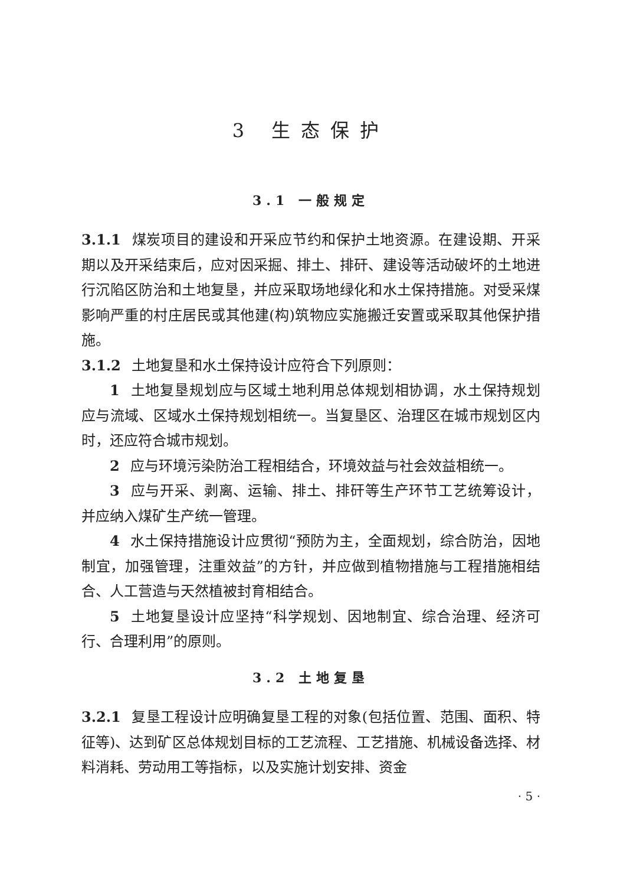3 生态保护
3.1 一般规定
3.1.1 煤炭项目的建设和开采应节约和保护土地资源。在建设期、开采期以及开采结束后，应对因采掘、排土、排矸、建设等活动破坏的土地进行沉陷区防治和土地复垦，并应采取场地绿化和水土保持措施。对受采煤影响严重的村庄居民或其他建(构)筑物应实施搬迁安置或采取其他保护措施。
3.1.2 土地复垦和水土保持设计应符合下列原则：
1 土地复垦规划应与区域土地利用总体规划相协调，水土保持规划应与流域、区域水土保持规划相统一。当复垦区、治理区在城市规划区内时，还应符合城市规划。
2 应与环境污染防治工程相结合，环境效益与社会效益相统一。
3 应与开采、剥离、运输、排土、排矸等生产环节工艺统筹设计，并应纳入煤矿生产统一管理。
4 水土保持措施设计应贯彻“预防为主，全面规划，综合防治，因地制宜，加强管理，注重效益”的方针，并应做到植物措施与工程措施相结合、人工营造与天然植被封育相结合。
5 土地复垦设计应坚持“科学规划、因地制宜、综合治理、经济可行、合理利用”的原则。
3.2 土地复垦
3.2.1 复垦工程设计应明确复垦工程的对象(包括位置、范围、面积、特征等)、达到矿区总体规划目标的工艺流程、工艺措施、机械设备选择、材料消耗、劳动用工等指标，以及实施计划安排、资金
· 5 ·